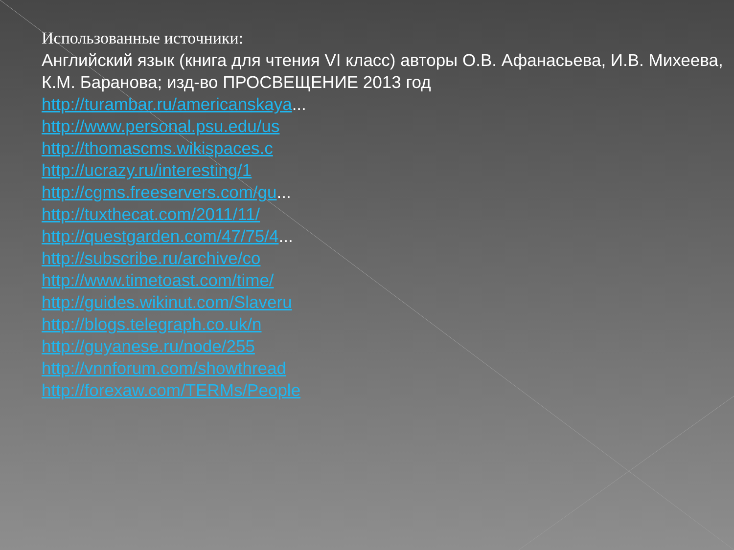Использованные источники:
Английский язык (книга для чтения VI класс) авторы О.В. Афанасьева, И.В. Михеева, К.М. Баранова; изд-во ПРОСВЕЩЕНИЕ 2013 год
http://turambar.ru/americanskaya...
http://www.personal.psu.edu/us
http://thomascms.wikispaces.c
http://ucrazy.ru/interesting/1
http://cgms.freeservers.com/gu...
http://tuxthecat.com/2011/11/
http://questgarden.com/47/75/4...
http://subscribe.ru/archive/co
http://www.timetoast.com/time/
http://guides.wikinut.com/Slaveru
http://blogs.telegraph.co.uk/n
http://guyanese.ru/node/255
http://vnnforum.com/showthread
http://forexaw.com/TERMs/People